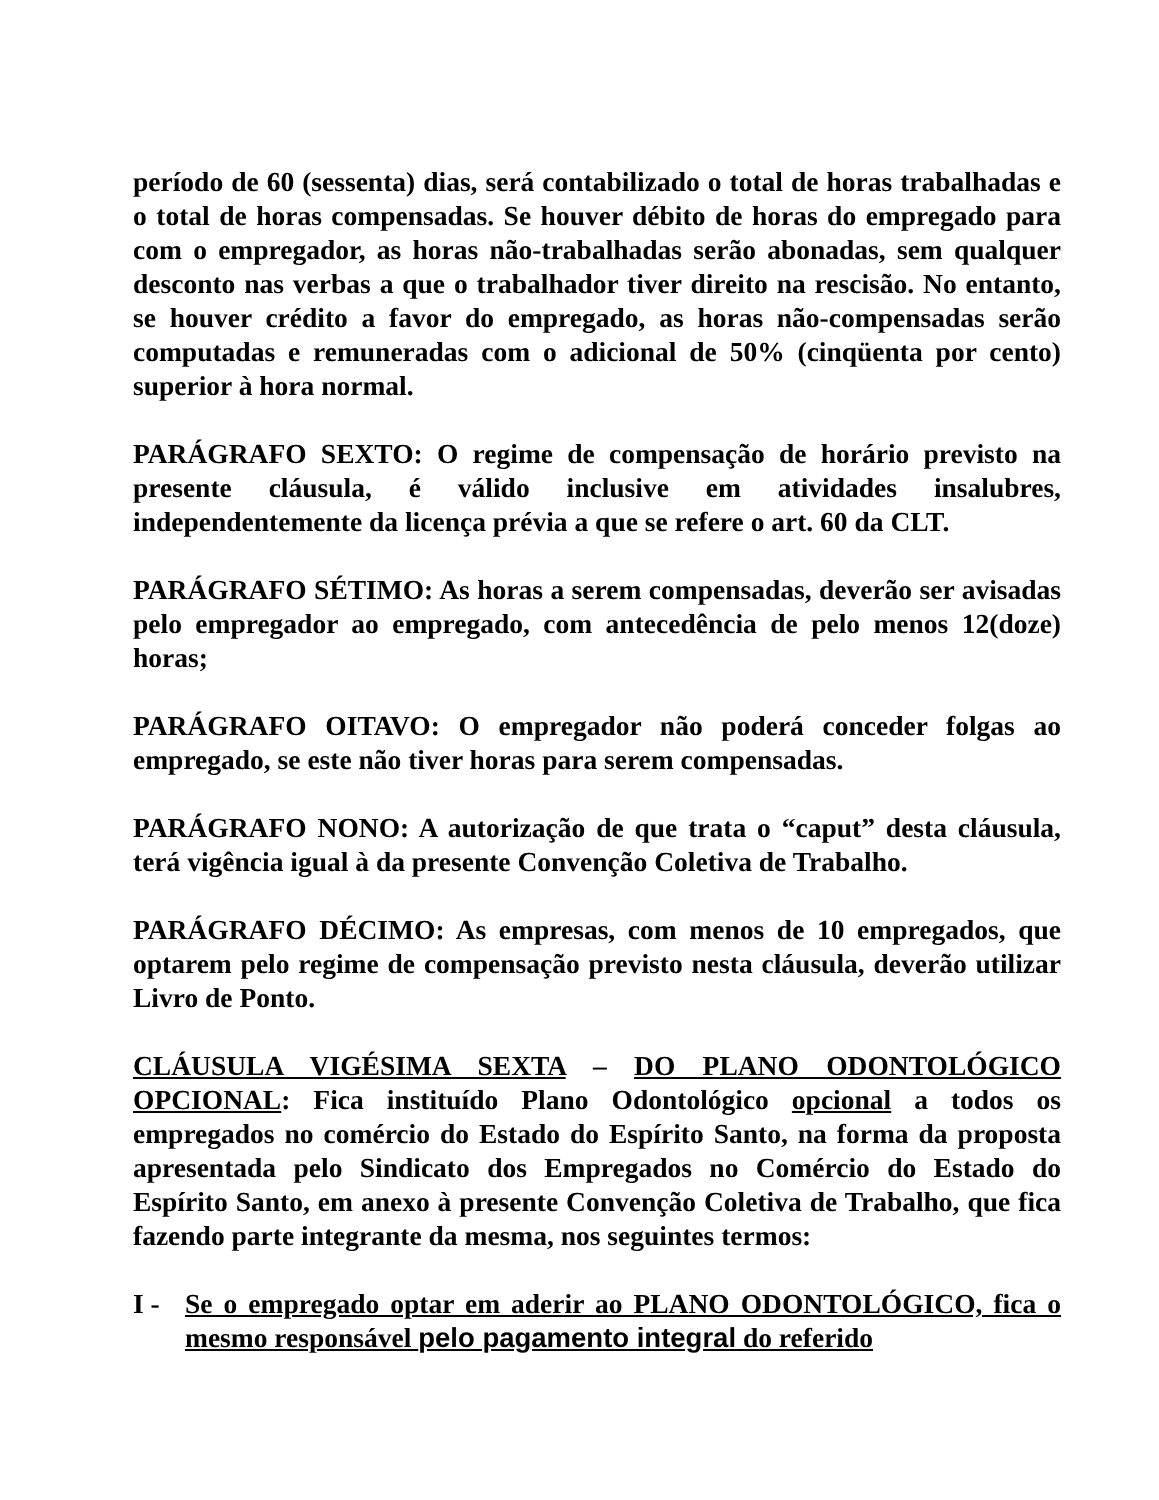período de 60 (sessenta) dias, será contabilizado o total de horas trabalhadas e o total de horas compensadas. Se houver débito de horas do empregado para com o empregador, as horas não-trabalhadas serão abonadas, sem qualquer desconto nas verbas a que o trabalhador tiver direito na rescisão. No entanto, se houver crédito a favor do empregado, as horas não-compensadas serão computadas e remuneradas com o adicional de 50% (cinqüenta por cento) superior à hora normal.
PARÁGRAFO SEXTO: O regime de compensação de horário previsto na presente cláusula, é válido inclusive em atividades insalubres, independentemente da licença prévia a que se refere o art. 60 da CLT.
PARÁGRAFO SÉTIMO: As horas a serem compensadas, deverão ser avisadas pelo empregador ao empregado, com antecedência de pelo menos 12(doze) horas;
PARÁGRAFO OITAVO: O empregador não poderá conceder folgas ao empregado, se este não tiver horas para serem compensadas.
PARÁGRAFO NONO: A autorização de que trata o “caput” desta cláusula, terá vigência igual à da presente Convenção Coletiva de Trabalho.
PARÁGRAFO DÉCIMO: As empresas, com menos de 10 empregados, que optarem pelo regime de compensação previsto nesta cláusula, deverão utilizar Livro de Ponto.
CLÁUSULA VIGÉSIMA SEXTA – DO PLANO ODONTOLÓGICO OPCIONAL: Fica instituído Plano Odontológico opcional a todos os empregados no comércio do Estado do Espírito Santo, na forma da proposta apresentada pelo Sindicato dos Empregados no Comércio do Estado do Espírito Santo, em anexo à presente Convenção Coletiva de Trabalho, que fica fazendo parte integrante da mesma, nos seguintes termos:
I - Se o empregado optar em aderir ao PLANO ODONTOLÓGICO, fica o mesmo responsável pelo pagamento integral do referido